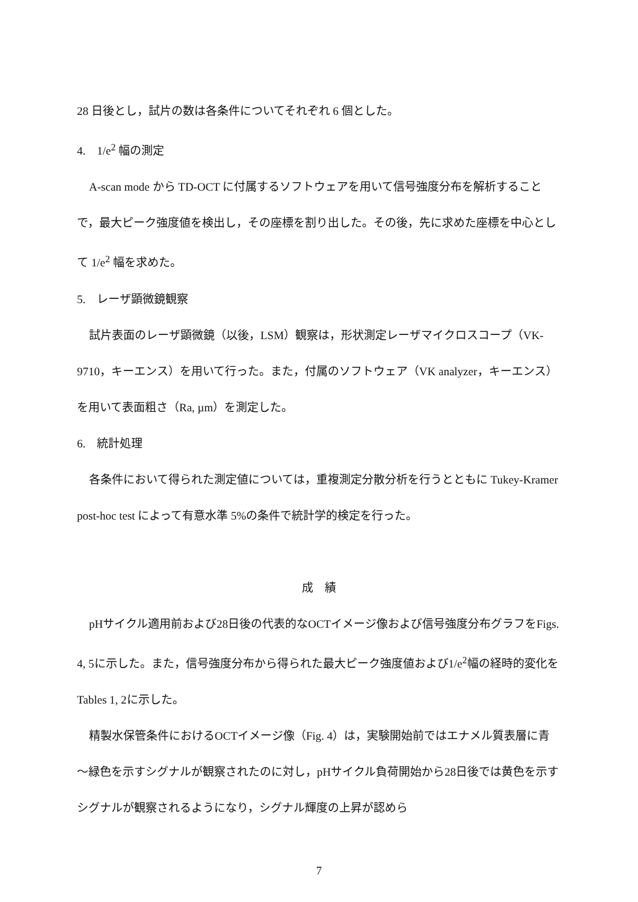28 日後とし，試片の数は各条件についてそれぞれ 6 個とした。
4.　1/e<sup>2</sup> 幅の測定
A-scan mode から TD-OCT に付属するソフトウェアを用いて信号強度分布を解析することで，最大ピーク強度値を検出し，その座標を割り出した。その後，先に求めた座標を中心として 1/e<sup>2</sup> 幅を求めた。
5.　レーザ顕微鏡観察
試片表面のレーザ顕微鏡（以後，LSM）観察は，形状測定レーザマイクロスコープ（VK-9710，キーエンス）を用いて行った。また，付属のソフトウェア（VK analyzer，キーエンス）を用いて表面粗さ（Ra, µm）を測定した。
6.　統計処理
各条件において得られた測定値については，重複測定分散分析を行うとともに Tukey-Kramer post-hoc test によって有意水準 5%の条件で統計学的検定を行った。
成　績
pHサイクル適用前および28日後の代表的なOCTイメージ像および信号強度分布グラフをFigs. 4, 5に示した。また，信号強度分布から得られた最大ピーク強度値および1/e<sup>2</sup>幅の経時的変化をTables 1, 2に示した。
精製水保管条件におけるOCTイメージ像（Fig. 4）は，実験開始前ではエナメル質表層に青～緑色を示すシグナルが観察されたのに対し，pHサイクル負荷開始から28日後では黄色を示すシグナルが観察されるようになり，シグナル輝度の上昇が認めら
7